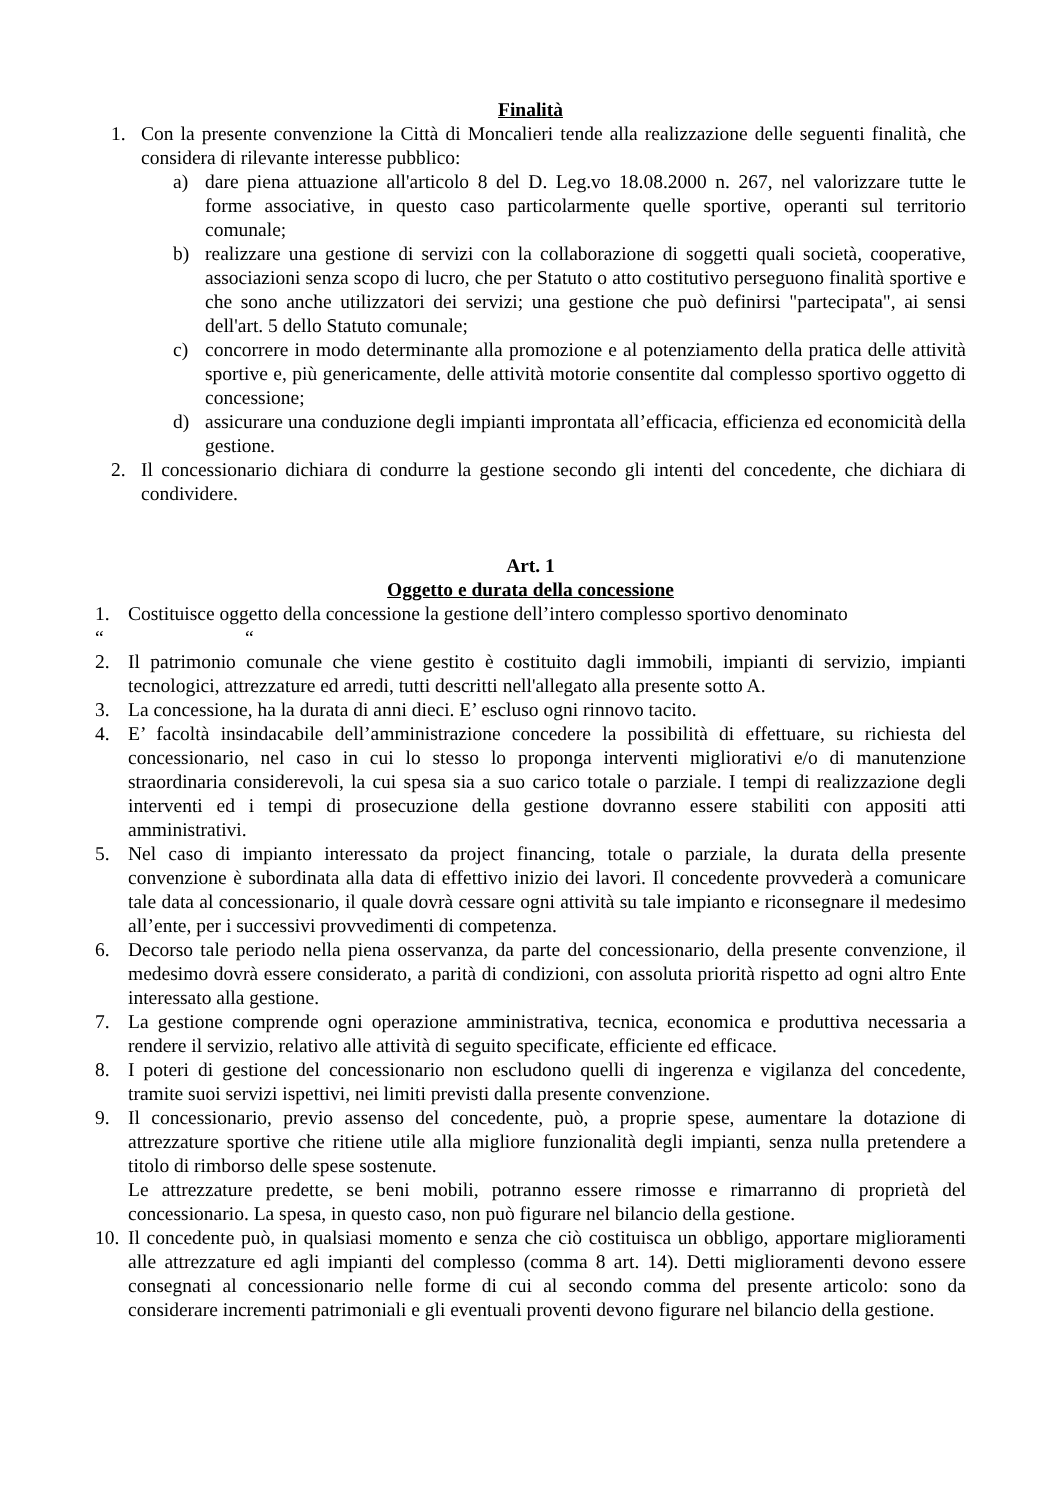Finalità
1. Con la presente convenzione la Città di Moncalieri tende alla realizzazione delle seguenti finalità, che considera di rilevante interesse pubblico:
a) dare piena attuazione all'articolo 8 del D. Leg.vo 18.08.2000 n. 267, nel valorizzare tutte le forme associative, in questo caso particolarmente quelle sportive, operanti sul territorio comunale;
b) realizzare una gestione di servizi con la collaborazione di soggetti quali società, cooperative, associazioni senza scopo di lucro, che per Statuto o atto costitutivo perseguono finalità sportive e che sono anche utilizzatori dei servizi; una gestione che può definirsi "partecipata", ai sensi dell'art. 5 dello Statuto comunale;
c) concorrere in modo determinante alla promozione e al potenziamento della pratica delle attività sportive e, più genericamente, delle attività motorie consentite dal complesso sportivo oggetto di concessione;
d) assicurare una conduzione degli impianti improntata all’efficacia, efficienza ed economicità della gestione.
2. Il concessionario dichiara di condurre la gestione secondo gli intenti del concedente, che dichiara di condividere.
Art. 1
Oggetto e durata della concessione
1. Costituisce oggetto della concessione la gestione dell’intero complesso sportivo denominato
“ “
2. Il patrimonio comunale che viene gestito è costituito dagli immobili, impianti di servizio, impianti tecnologici, attrezzature ed arredi, tutti descritti nell'allegato alla presente sotto A.
3. La concessione, ha la durata di anni dieci. E’ escluso ogni rinnovo tacito.
4. E’ facoltà insindacabile dell’amministrazione concedere la possibilità di effettuare, su richiesta del concessionario, nel caso in cui lo stesso lo proponga interventi migliorativi e/o di manutenzione straordinaria considerevoli, la cui spesa sia a suo carico totale o parziale. I tempi di realizzazione degli interventi ed i tempi di prosecuzione della gestione dovranno essere stabiliti con appositi atti amministrativi.
5. Nel caso di impianto interessato da project financing, totale o parziale, la durata della presente convenzione è subordinata alla data di effettivo inizio dei lavori. Il concedente provvederà a comunicare tale data al concessionario, il quale dovrà cessare ogni attività su tale impianto e riconsegnare il medesimo all’ente, per i successivi provvedimenti di competenza.
6. Decorso tale periodo nella piena osservanza, da parte del concessionario, della presente convenzione, il medesimo dovrà essere considerato, a parità di condizioni, con assoluta priorità rispetto ad ogni altro Ente interessato alla gestione.
7. La gestione comprende ogni operazione amministrativa, tecnica, economica e produttiva necessaria a rendere il servizio, relativo alle attività di seguito specificate, efficiente ed efficace.
8. I poteri di gestione del concessionario non escludono quelli di ingerenza e vigilanza del concedente, tramite suoi servizi ispettivi, nei limiti previsti dalla presente convenzione.
9. Il concessionario, previo assenso del concedente, può, a proprie spese, aumentare la dotazione di attrezzature sportive che ritiene utile alla migliore funzionalità degli impianti, senza nulla pretendere a titolo di rimborso delle spese sostenute.
Le attrezzature predette, se beni mobili, potranno essere rimosse e rimarranno di proprietà del concessionario. La spesa, in questo caso, non può figurare nel bilancio della gestione.
10. Il concedente può, in qualsiasi momento e senza che ciò costituisca un obbligo, apportare miglioramenti alle attrezzature ed agli impianti del complesso (comma 8 art. 14). Detti miglioramenti devono essere consegnati al concessionario nelle forme di cui al secondo comma del presente articolo: sono da considerare incrementi patrimoniali e gli eventuali proventi devono figurare nel bilancio della gestione.